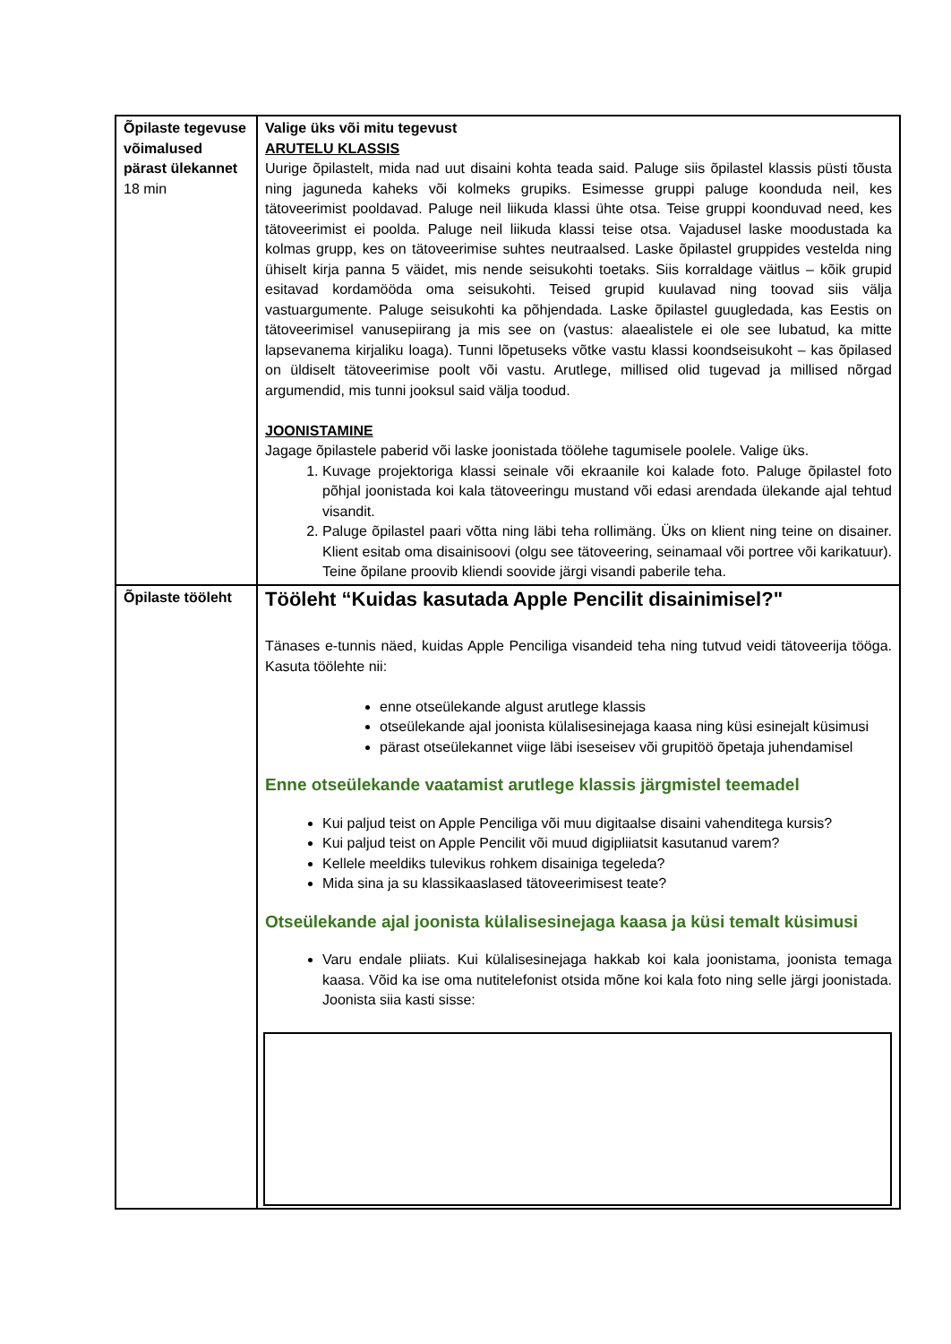| Õpilaste tegevuse võimalused pärast ülekannet 18 min | Valige üks või mitu tegevust ARUTELU KLASSIS Uurige õpilastelt, mida nad uut disaini kohta teada said. Paluge siis õpilastel klassis püsti tõusta ning jaguneda kaheks või kolmeks grupiks. Esimesse gruppi paluge koonduda neil, kes tätoveerimist pooldavad. Paluge neil liikuda klassi ühte otsa. Teise gruppi koonduvad need, kes tätoveerimist ei poolda. Paluge neil liikuda klassi teise otsa. Vajadusel laske moodustada ka kolmas grupp, kes on tätoveerimise suhtes neutraalsed. Laske õpilastel gruppides vestelda ning ühiselt kirja panna 5 väidet, mis nende seisukohti toetaks. Siis korraldage väitlus – kõik grupid esitavad kordamööda oma seisukohti. Teised grupid kuulavad ning toovad siis välja vastuargumente. Paluge seisukohti ka põhjendada. Laske õpilastel guugledada, kas Eestis on tätoveerimisel vanusepiirang ja mis see on (vastus: alaealistele ei ole see lubatud, ka mitte lapsevanema kirjaliku loaga). Tunni lõpetuseks võtke vastu klassi koondseisukoht – kas õpilased on üldiselt tätoveerimise poolt või vastu. Arutlege, millised olid tugevad ja millised nõrgad argumendid, mis tunni jooksul said välja toodud. JOONISTAMINE Jagage õpilastele paberid või laske joonistada töölehe tagumisele poolele. Valige üks. 1. Kuvage projektoriga klassi seinale või ekraanile koi kalade foto. Paluge õpilastel foto põhjal joonistada koi kala tätoveeringu mustand või edasi arendada ülekande ajal tehtud visandit. 2. Paluge õpilastel paari võtta ning läbi teha rollimäng. Üks on klient ning teine on disainer. Klient esitab oma disainisoovi (olgu see tätoveering, seinamaal või portree või karikatuur). Teine õpilane proovib kliendi soovide järgi visandi paberile teha. |
| Õpilaste tööleht | Tööleht “Kuidas kasutada Apple Pencilit disainimisel?" Tänases e-tunnis näed, kuidas Apple Penciliga visandeid teha ning tutvud veidi tätoveerija tööga. Kasuta töölehte nii: enne otseülekande algust arutlege klassis otseülekande ajal joonista külalisesinejaga kaasa ning küsi esinejalt küsimusi pärast otseülekannet viige läbi iseseisev või grupitöö õpetaja juhendamisel Enne otseülekande vaatamist arutlege klassis järgmistel teemadel Kui paljud teist on Apple Penciliga või muu digitaalse disaini vahenditega kursis? Kui paljud teist on Apple Pencilit või muud digipliiatsit kasutanud varem? Kellele meeldiks tulevikus rohkem disainiga tegeleda? Mida sina ja su klassikaaslased tätoveerimisest teate? Otseülekande ajal joonista külalisesinejaga kaasa ja küsi temalt küsimusi Varu endale pliiats. Kui külalisesinejaga hakkab koi kala joonistama, joonista temaga kaasa. Võid ka ise oma nutitelefonist otsida mõne koi kala foto ning selle järgi joonistada. Joonista siia kasti sisse: |